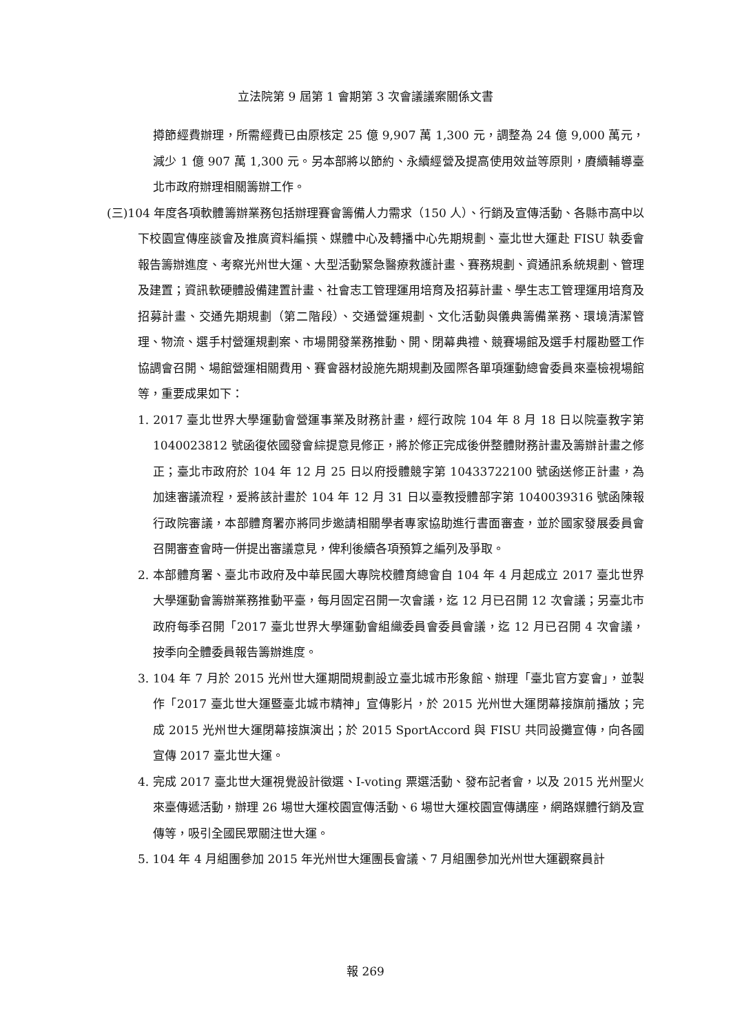立法院第 9 屆第 1 會期第 3 次會議議案關係文書
撙節經費辦理，所需經費已由原核定 25 億 9,907 萬 1,300 元，調整為 24 億 9,000 萬元，減少 1 億 907 萬 1,300 元。另本部將以節約、永續經營及提高使用效益等原則，賡續輔導臺北市政府辦理相關籌辦工作。
(三)104 年度各項軟體籌辦業務包括辦理賽會籌備人力需求（150 人）、行銷及宣傳活動、各縣市高中以下校園宣傳座談會及推廣資料編撰、媒體中心及轉播中心先期規劃、臺北世大運赴 FISU 執委會報告籌辦進度、考察光州世大運、大型活動緊急醫療救護計畫、賽務規劃、資通訊系統規劃、管理及建置；資訊軟硬體設備建置計畫、社會志工管理運用培育及招募計畫、學生志工管理運用培育及招募計畫、交通先期規劃（第二階段）、交通營運規劃、文化活動與儀典籌備業務、環境清潔管理、物流、選手村營運規劃案、市場開發業務推動、開、閉幕典禮、競賽場館及選手村履勘暨工作協調會召開、場館營運相關費用、賽會器材設施先期規劃及國際各單項運動總會委員來臺檢視場館等，重要成果如下：
1. 2017 臺北世界大學運動會營運事業及財務計畫，經行政院 104 年 8 月 18 日以院臺教字第 1040023812 號函復依國發會綜提意見修正，將於修正完成後併整體財務計畫及籌辦計畫之修正；臺北市政府於 104 年 12 月 25 日以府授體競字第 10433722100 號函送修正計畫，為加速審議流程，爰將該計畫於 104 年 12 月 31 日以臺教授體部字第 1040039316 號函陳報行政院審議，本部體育署亦將同步邀請相關學者專家協助進行書面審查，並於國家發展委員會召開審查會時一併提出審議意見，俾利後續各項預算之編列及爭取。
2. 本部體育署、臺北市政府及中華民國大專院校體育總會自 104 年 4 月起成立 2017 臺北世界大學運動會籌辦業務推動平臺，每月固定召開一次會議，迄 12 月已召開 12 次會議；另臺北市政府每季召開「2017 臺北世界大學運動會組織委員會委員會議，迄 12 月已召開 4 次會議，按季向全體委員報告籌辦進度。
3. 104 年 7 月於 2015 光州世大運期間規劃設立臺北城市形象館、辦理「臺北官方宴會」，並製作「2017 臺北世大運暨臺北城市精神」宣傳影片，於 2015 光州世大運閉幕接旗前播放；完成 2015 光州世大運閉幕接旗演出；於 2015 SportAccord 與 FISU 共同設攤宣傳，向各國宣傳 2017 臺北世大運。
4. 完成 2017 臺北世大運視覺設計徵選、I-voting 票選活動、發布記者會，以及 2015 光州聖火來臺傳遞活動，辦理 26 場世大運校園宣傳活動、6 場世大運校園宣傳講座，網路媒體行銷及宣傳等，吸引全國民眾關注世大運。
5. 104 年 4 月組團參加 2015 年光州世大運團長會議、7 月組團參加光州世大運觀察員計
報 269